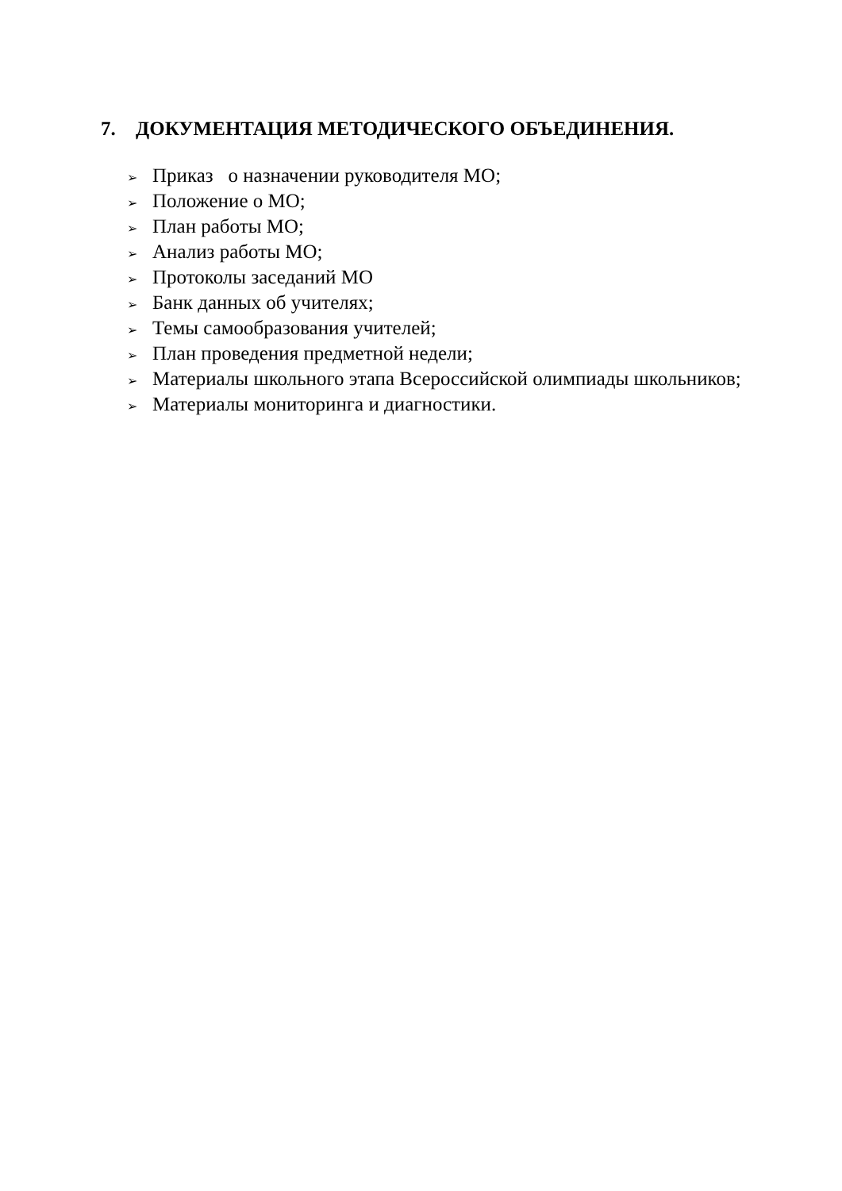7. ДОКУМЕНТАЦИЯ МЕТОДИЧЕСКОГО ОБЪЕДИНЕНИЯ.
➢ Приказ о назначении руководителя МО;
➢ Положение о МО;
➢ План работы МО;
➢ Анализ работы МО;
➢ Протоколы заседаний МО
➢ Банк данных об учителях;
➢ Темы самообразования учителей;
➢ План проведения предметной недели;
➢ Материалы школьного этапа Всероссийской олимпиады школьников;
➢ Материалы мониторинга и диагностики.